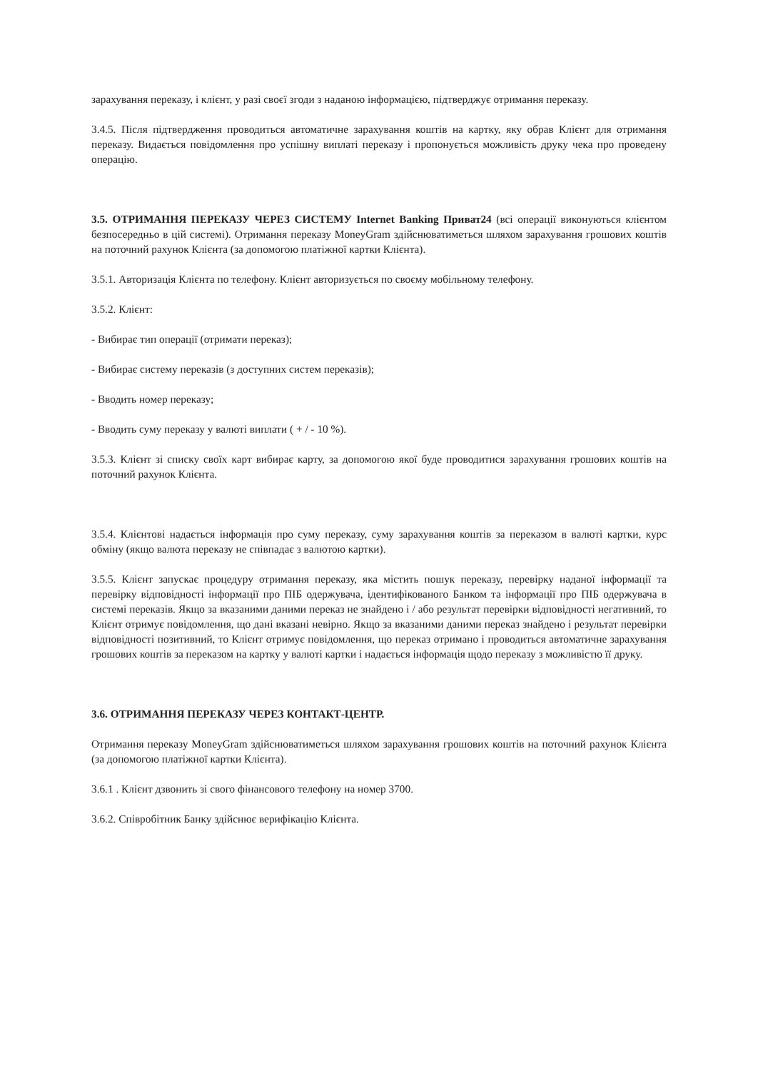зарахування переказу, і клієнт, у разі своєї згоди з наданою інформацією, підтверджує отримання переказу.
3.4.5. Після підтвердження проводиться автоматичне зарахування коштів на картку, яку обрав Клієнт для отримання переказу. Видається повідомлення про успішну виплаті переказу і пропонується можливість друку чека про проведену операцію.
3.5. ОТРИМАННЯ ПЕРЕКАЗУ ЧЕРЕЗ СИСТЕМУ Internet Banking Приват24 (всі операції виконуються клієнтом безпосередньо в цій системі). Отримання переказу MoneyGram здійснюватиметься шляхом зарахування грошових коштів на поточний рахунок Клієнта (за допомогою платіжної картки Клієнта).
3.5.1. Авторизація Клієнта по телефону. Клієнт авторизується по своєму мобільному телефону.
3.5.2. Клієнт:
- Вибирає тип операції (отримати переказ);
- Вибирає систему переказів (з доступних систем переказів);
- Вводить номер переказу;
- Вводить суму переказу у валюті виплати ( + / - 10 %).
3.5.3. Клієнт зі списку своїх карт вибирає карту, за допомогою якої буде проводитися зарахування грошових коштів на поточний рахунок Клієнта.
3.5.4. Клієнтові надається інформація про суму переказу, суму зарахування коштів за переказом в валюті картки, курс обміну (якщо валюта переказу не співпадає з валютою картки).
3.5.5. Клієнт запускає процедуру отримання переказу, яка містить пошук переказу, перевірку наданої інформації та перевірку відповідності інформації про ПІБ одержувача, ідентифікованого Банком та інформації про ПІБ одержувача в системі переказів. Якщо за вказаними даними переказ не знайдено і / або результат перевірки відповідності негативний, то Клієнт отримує повідомлення, що дані вказані невірно. Якщо за вказаними даними переказ знайдено і результат перевірки відповідності позитивний, то Клієнт отримує повідомлення, що переказ отримано і проводиться автоматичне зарахування грошових коштів за переказом на картку у валюті картки і надається інформація щодо переказу з можливістю її друку.
3.6. ОТРИМАННЯ ПЕРЕКАЗУ ЧЕРЕЗ КОНТАКТ-ЦЕНТР.
Отримання переказу MoneyGram здійснюватиметься шляхом зарахування грошових коштів на поточний рахунок Клієнта (за допомогою платіжної картки Клієнта).
3.6.1 . Клієнт дзвонить зі свого фінансового телефону на номер 3700.
3.6.2. Співробітник Банку здійснює верифікацію Клієнта.